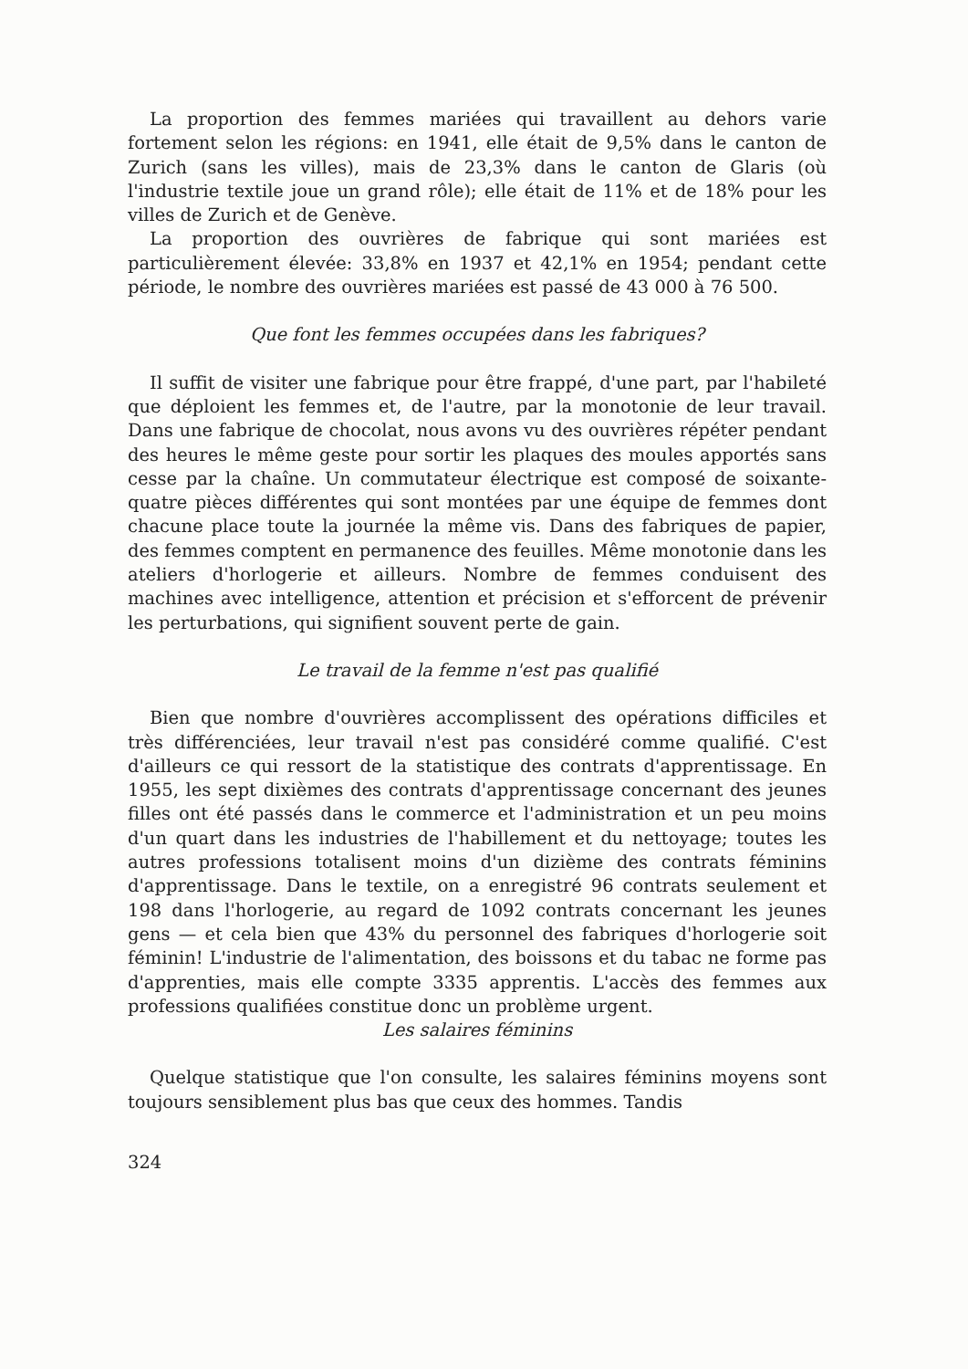La proportion des femmes mariées qui travaillent au dehors varie fortement selon les régions: en 1941, elle était de 9,5% dans le canton de Zurich (sans les villes), mais de 23,3% dans le canton de Glaris (où l'industrie textile joue un grand rôle); elle était de 11% et de 18% pour les villes de Zurich et de Genève.
La proportion des ouvrières de fabrique qui sont mariées est particulièrement élevée: 33,8% en 1937 et 42,1% en 1954; pendant cette période, le nombre des ouvrières mariées est passé de 43 000 à 76 500.
Que font les femmes occupées dans les fabriques?
Il suffit de visiter une fabrique pour être frappé, d'une part, par l'habileté que déploient les femmes et, de l'autre, par la monotonie de leur travail. Dans une fabrique de chocolat, nous avons vu des ouvrières répéter pendant des heures le même geste pour sortir les plaques des moules apportés sans cesse par la chaîne. Un commutateur électrique est composé de soixante-quatre pièces différentes qui sont montées par une équipe de femmes dont chacune place toute la journée la même vis. Dans des fabriques de papier, des femmes comptent en permanence des feuilles. Même monotonie dans les ateliers d'horlogerie et ailleurs. Nombre de femmes conduisent des machines avec intelligence, attention et précision et s'efforcent de prévenir les perturbations, qui signifient souvent perte de gain.
Le travail de la femme n'est pas qualifié
Bien que nombre d'ouvrières accomplissent des opérations difficiles et très différenciées, leur travail n'est pas considéré comme qualifié. C'est d'ailleurs ce qui ressort de la statistique des contrats d'apprentissage. En 1955, les sept dixièmes des contrats d'apprentissage concernant des jeunes filles ont été passés dans le commerce et l'administration et un peu moins d'un quart dans les industries de l'habillement et du nettoyage; toutes les autres professions totalisent moins d'un dizième des contrats féminins d'apprentissage. Dans le textile, on a enregistré 96 contrats seulement et 198 dans l'horlogerie, au regard de 1092 contrats concernant les jeunes gens — et cela bien que 43% du personnel des fabriques d'horlogerie soit féminin! L'industrie de l'alimentation, des boissons et du tabac ne forme pas d'apprenties, mais elle compte 3335 apprentis. L'accès des femmes aux professions qualifiées constitue donc un problème urgent.
Les salaires féminins
Quelque statistique que l'on consulte, les salaires féminins moyens sont toujours sensiblement plus bas que ceux des hommes. Tandis
324